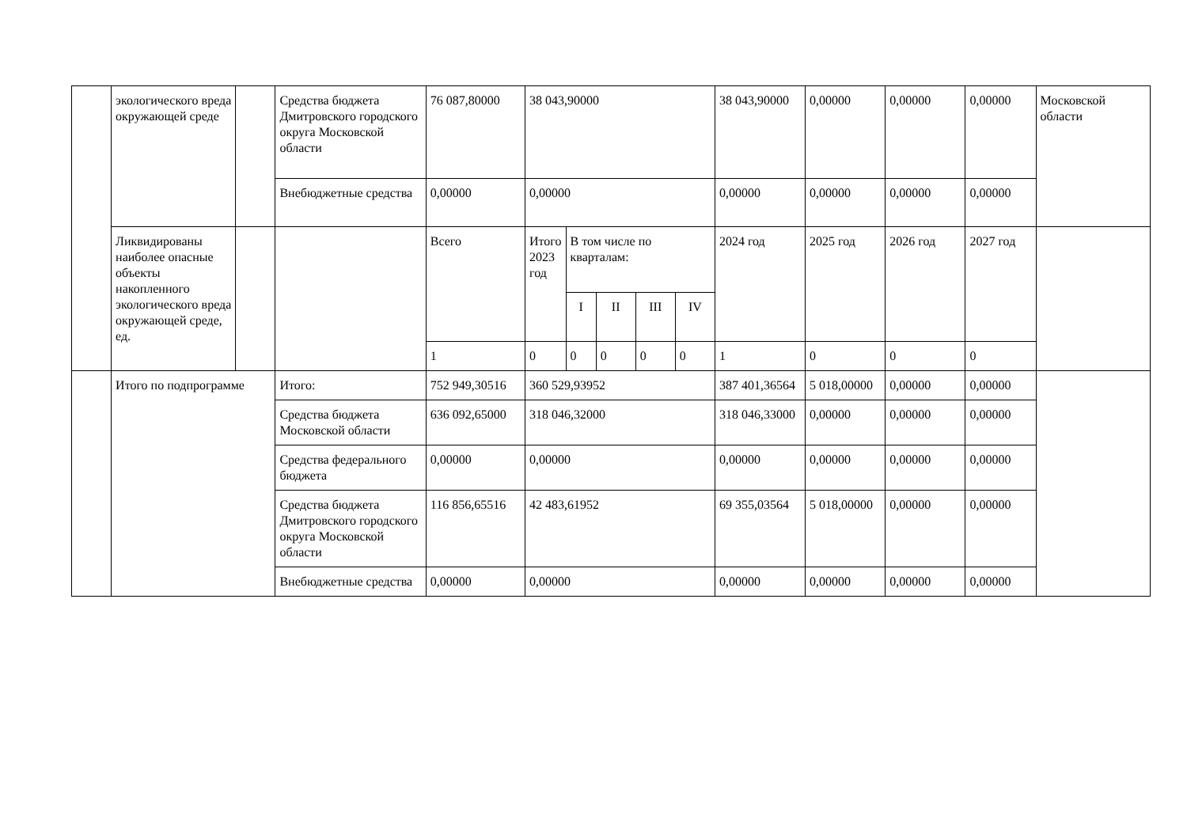| | экологического вреда окружающей среде | | Средства бюджета Дмитровского городского округа Московской области | 76 087,80000 | 38 043,90000 | | | | | 38 043,90000 | 0,00000 | 0,00000 | 0,00000 | Московской области |
| | | | Внебюджетные средства | 0,00000 | 0,00000 | | | | | 0,00000 | 0,00000 | 0,00000 | 0,00000 | |
| | Ликвидированы наиболее опасные объекты накопленного экологического вреда окружающей среде, ед. | | | Всего | Итого 2023 год | В том числе по кварталам: | | | | 2024 год | 2025 год | 2026 год | 2027 год | |
| | | | | | | I | II | III | IV | | | | | |
| | | | | 1 | 0 | 0 | 0 | 0 | 0 | 1 | 0 | 0 | 0 | |
| | Итого по подпрограмме | | Итого: | 752 949,30516 | 360 529,93952 | | | | | 387 401,36564 | 5 018,00000 | 0,00000 | 0,00000 | |
| | | | Средства бюджета Московской области | 636 092,65000 | 318 046,32000 | | | | | 318 046,33000 | 0,00000 | 0,00000 | 0,00000 | |
| | | | Средства федерального бюджета | 0,00000 | 0,00000 | | | | | 0,00000 | 0,00000 | 0,00000 | 0,00000 | |
| | | | Средства бюджета Дмитровского городского округа Московской области | 116 856,65516 | 42 483,61952 | | | | | 69 355,03564 | 5 018,00000 | 0,00000 | 0,00000 | |
| | | | Внебюджетные средства | 0,00000 | 0,00000 | | | | | 0,00000 | 0,00000 | 0,00000 | 0,00000 | |